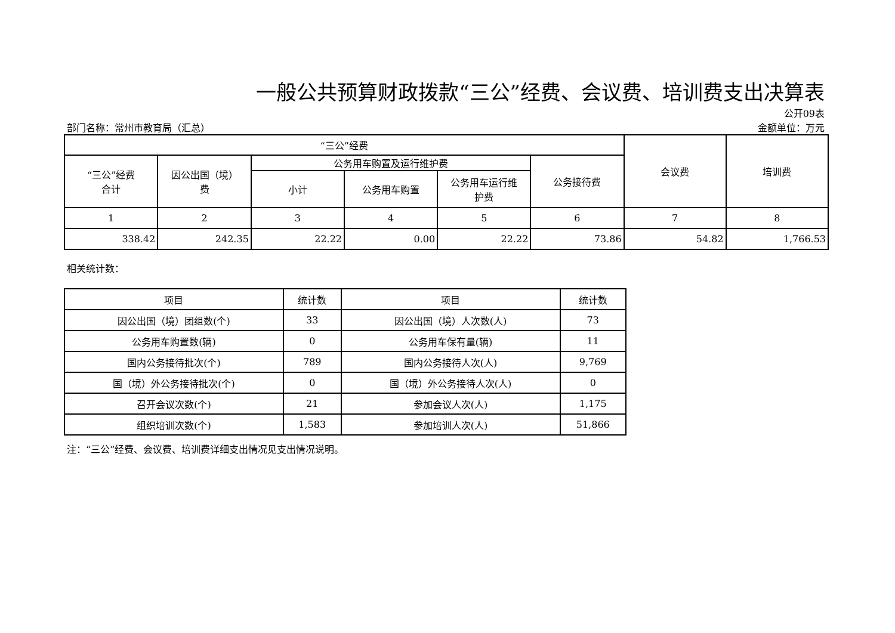一般公共预算财政拨款“三公”经费、会议费、培训费支出决算表
公开09表
部门名称：常州市教育局（汇总） 金额单位：万元
| “三公”经费 | | | | | | 会议费 | 培训费 |
| --- | --- | --- | --- | --- | --- | --- | --- |
| “三公”经费 合计 | 因公出国（境） 费 | 公务用车购置及运行维护费 | | | 公务接待费 | | |
| | | 小计 | 公务用车购置 | 公务用车运行维 护费 | | | |
| 1 | 2 | 3 | 4 | 5 | 6 | 7 | 8 |
| 338.42 | 242.35 | 22.22 | 0.00 | 22.22 | 73.86 | 54.82 | 1,766.53 |
相关统计数：
| 项目 | 统计数 | 项目 | 统计数 |
| --- | --- | --- | --- |
| 因公出国（境）团组数(个) | 33 | 因公出国（境）人次数(人) | 73 |
| 公务用车购置数(辆) | 0 | 公务用车保有量(辆) | 11 |
| 国内公务接待批次(个) | 789 | 国内公务接待人次(人) | 9,769 |
| 国（境）外公务接待批次(个) | 0 | 国（境）外公务接待人次(人) | 0 |
| 召开会议次数(个) | 21 | 参加会议人次(人) | 1,175 |
| 组织培训次数(个) | 1,583 | 参加培训人次(人) | 51,866 |
注：“三公”经费、会议费、培训费详细支出情况见支出情况说明。